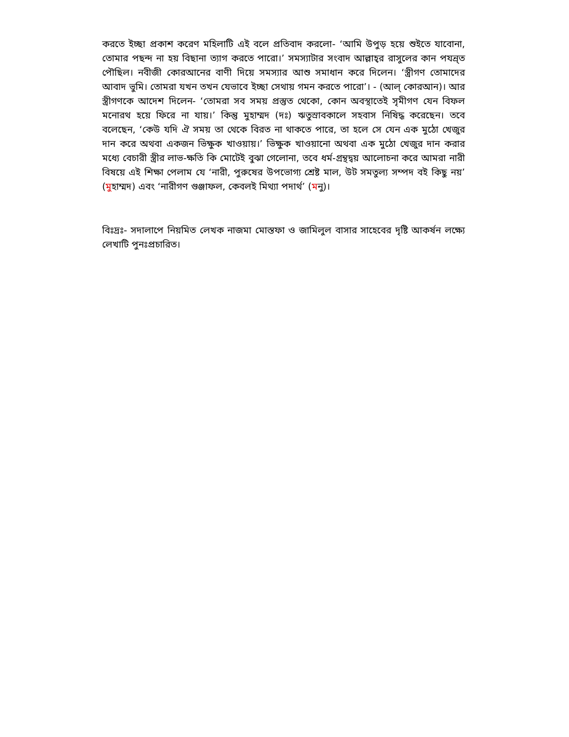করতে ইচ্ছা প্রকাশ করেণ মহিলাটি এই বলে প্রতিবাদ করলো- ‘আমি উপুড় হয়ে শুইতে যাবোনা, তোমার পছন্দ না হয় বিছানা ত্যাগ করতে পারো।’ সমস্যাটার সংবাদ আল্লাহ্‌র রাসুলের কান পযন্র্ত পৌছিল। নবীজী কোরআনের বাণী দিয়ে সমস্যার আশু সমাধান করে দিলেন। ‘স্ত্রীগণ তোমাদের আবাদ ভুমি। তোমরা যখন তখন যেভাবে ইচ্ছা সেথায় গমন করতে পারো’। - (আল্‌ কোরআন)। আর স্ত্রীগণকে আদেশ দিলেন- ‘তোমরা সব সময় প্রস্তুত থেকো, কোন অবস্থাতেই সৃমীগণ যেন বিফল মনোরথ হয়ে ফিরে না যায়।’ কিন্তু মুহাম্মদ (দঃ) ঋতুস্রাবকালে সহবাস নিষিদ্ধ করেছেন। তবে বলেছেন, ‘কেউ যদি ঐ সময় তা থেকে বিরত না থাকতে পারে, তা হলে সে যেন এক মুঠো খেজুর দান করে অথবা একজন ভিক্ষুক খাওয়ায়।’ ভিক্ষুক খাওয়ানো অথবা এক মুঠো খেজুর দান করার মধ্যে বেচারী স্ত্রীর লাভ-ক্ষতি কি মোটেই বুঝা গেলোনা, তবে ধর্ম-গ্রন্থদ্বয় আলোচনা করে আমরা নারী বিষয়ে এই শিক্ষা পেলাম যে ‘নারী, পুরুষের উপভোগ্য শ্রেষ্ট মাল, উট সমতুল্য সম্পদ বই কিছু নয়’ (মুহাম্মদ) এবং ‘নারীগণ গুঞ্জাফল, কেবলই মিথ্যা পদার্থ’ (মনু)।
বিঃদ্রঃ- সদালাপে নিয়মিত লেখক নাজমা মোস্তফা ও জামিলুল বাসার সাহেবের দৃষ্টি আকর্ষন লক্ষ্যে লেখাটি পুনঃপ্রচারিত।